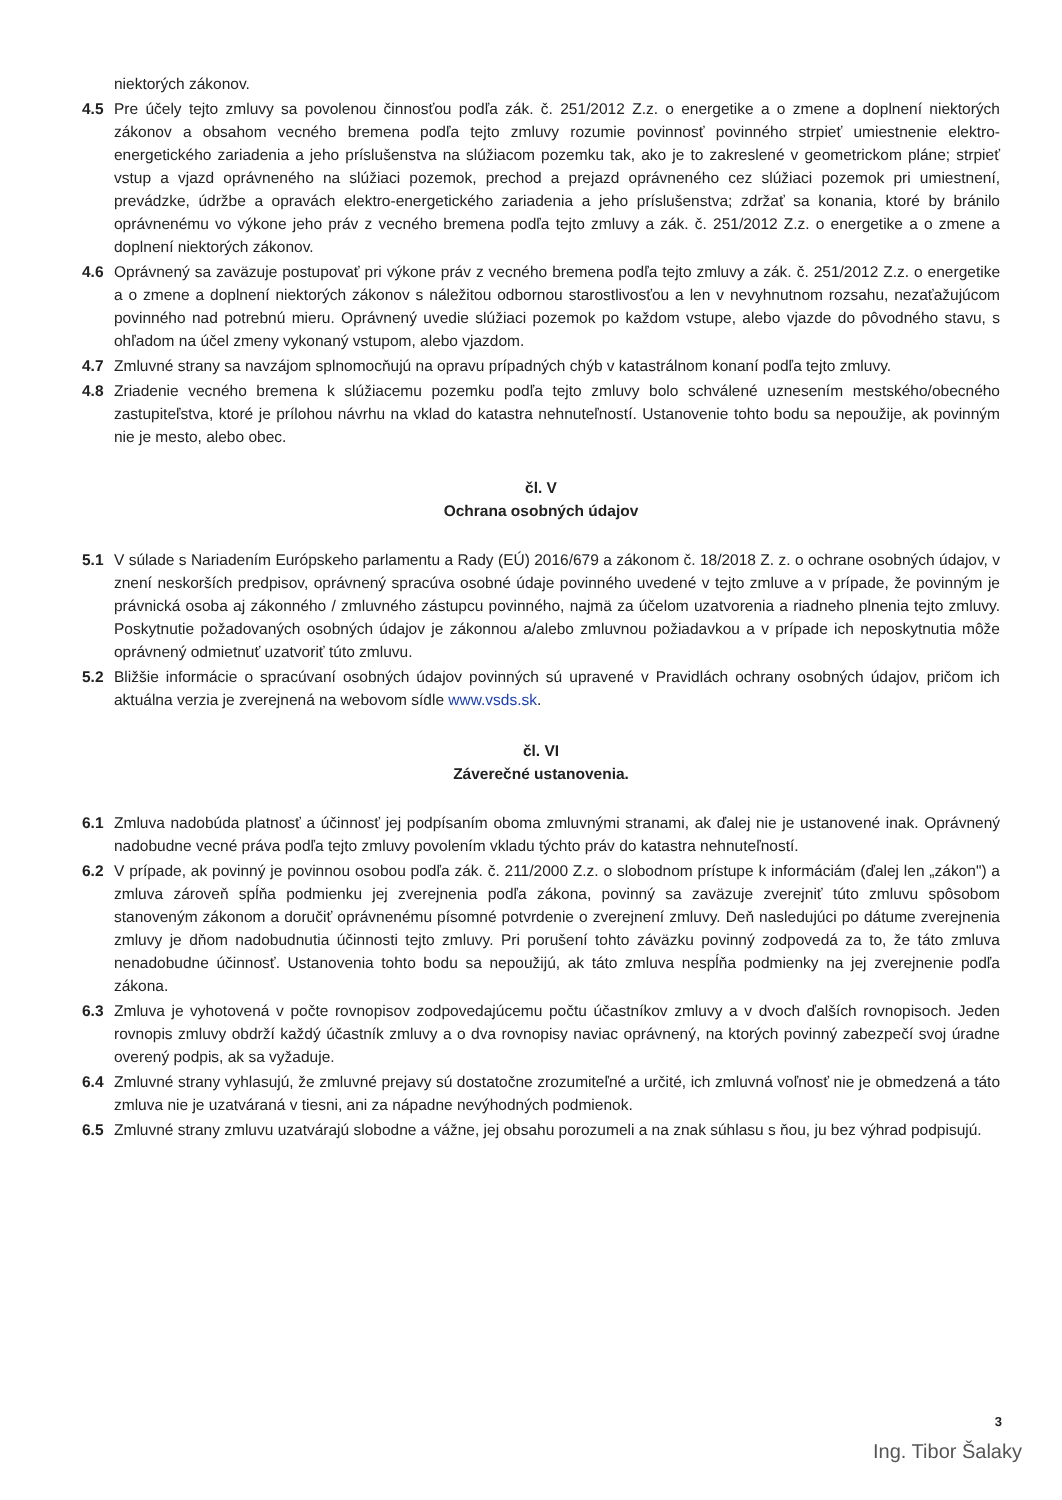niektorých zákonov.
4.5 Pre účely tejto zmluvy sa povolenou činnosťou podľa zák. č. 251/2012 Z.z. o energetike a o zmene a doplnení niektorých zákonov a obsahom vecného bremena podľa tejto zmluvy rozumie povinnosť povinného strpieť umiestnenie elektro-energetického zariadenia a jeho príslušenstva na slúžiacom pozemku tak, ako je to zakreslené v geometrickom pláne; strpieť vstup a vjazd oprávneného na slúžiaci pozemok, prechod a prejazd oprávneného cez slúžiaci pozemok pri umiestnení, prevádzke, údržbe a opravách elektro-energetického zariadenia a jeho príslušenstva; zdržať sa konania, ktoré by bránilo oprávnenému vo výkone jeho práv z vecného bremena podľa tejto zmluvy a zák. č. 251/2012 Z.z. o energetike a o zmene a doplnení niektorých zákonov.
4.6 Oprávnený sa zaväzuje postupovať pri výkone práv z vecného bremena podľa tejto zmluvy a zák. č. 251/2012 Z.z. o energetike a o zmene a doplnení niektorých zákonov s náležitou odbornou starostlivosťou a len v nevyhnutnom rozsahu, nezaťažujúcom povinného nad potrebnú mieru. Oprávnený uvedie slúžiaci pozemok po každom vstupe, alebo vjazde do pôvodného stavu, s ohľadom na účel zmeny vykonaný vstupom, alebo vjazdom.
4.7 Zmluvné strany sa navzájom splnomocňujú na opravu prípadných chýb v katastrálnom konaní podľa tejto zmluvy.
4.8 Zriadenie vecného bremena k slúžiacemu pozemku podľa tejto zmluvy bolo schválené uznesením mestského/obecného zastupiteľstva, ktoré je prílohou návrhu na vklad do katastra nehnuteľností. Ustanovenie tohto bodu sa nepoužije, ak povinným nie je mesto, alebo obec.
čl. V
Ochrana osobných údajov
5.1 V súlade s Nariadením Európskeho parlamentu a Rady (EÚ) 2016/679 a zákonom č. 18/2018 Z. z. o ochrane osobných údajov, v znení neskorších predpisov, oprávnený spracúva osobné údaje povinného uvedené v tejto zmluve a v prípade, že povinným je právnická osoba aj zákonného / zmluvného zástupcu povinného, najmä za účelom uzatvorenia a riadneho plnenia tejto zmluvy. Poskytnutie požadovaných osobných údajov je zákonnou a/alebo zmluvnou požiadavkou a v prípade ich neposkytnutia môže oprávnený odmietnuť uzatvoriť túto zmluvu.
5.2 Bližšie informácie o spracúvaní osobných údajov povinných sú upravené v Pravidlách ochrany osobných údajov, pričom ich aktuálna verzia je zverejnená na webovom sídle www.vsds.sk.
čl. VI
Záverečné ustanovenia.
6.1 Zmluva nadobúda platnosť a účinnosť jej podpísaním oboma zmluvnými stranami, ak ďalej nie je ustanovené inak. Oprávnený nadobudne vecné práva podľa tejto zmluvy povolením vkladu týchto práv do katastra nehnuteľností.
6.2 V prípade, ak povinný je povinnou osobou podľa zák. č. 211/2000 Z.z. o slobodnom prístupe k informáciám (ďalej len „zákon") a zmluva zároveň spĺňa podmienku jej zverejnenia podľa zákona, povinný sa zaväzuje zverejniť túto zmluvu spôsobom stanoveným zákonom a doručiť oprávnenému písomné potvrdenie o zverejnení zmluvy. Deň nasledujúci po dátume zverejnenia zmluvy je dňom nadobudnutia účinnosti tejto zmluvy. Pri porušení tohto záväzku povinný zodpovedá za to, že táto zmluva nenadobudne účinnosť. Ustanovenia tohto bodu sa nepoužijú, ak táto zmluva nespĺňa podmienky na jej zverejnenie podľa zákona.
6.3 Zmluva je vyhotovená v počte rovnopisov zodpovedajúcemu počtu účastníkov zmluvy a v dvoch ďalších rovnopisoch. Jeden rovnopis zmluvy obdrží každý účastník zmluvy a o dva rovnopisy naviac oprávnený, na ktorých povinný zabezpečí svoj úradne overený podpis, ak sa vyžaduje.
6.4 Zmluvné strany vyhlasujú, že zmluvné prejavy sú dostatočne zrozumiteľné a určité, ich zmluvná voľnosť nie je obmedzená a táto zmluva nie je uzatváraná v tiesni, ani za nápadne nevýhodných podmienok.
6.5 Zmluvné strany zmluvu uzatvárajú slobodne a vážne, jej obsahu porozumeli a na znak súhlasu s ňou, ju bez výhrad podpisujú.
3
Ing. Tibor Šalaky